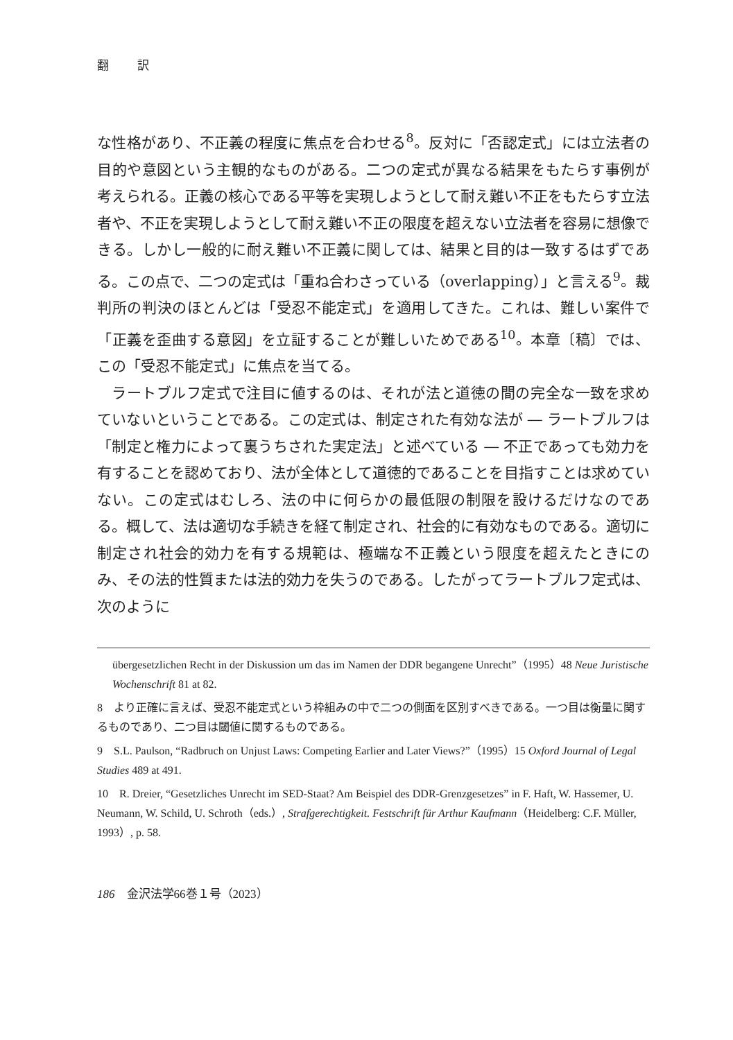翻 訳
な性格があり、不正義の程度に焦点を合わせる<sup>8</sup>。反対に「否認定式」には立法者の目的や意図という主観的なものがある。二つの定式が異なる結果をもたらす事例が考えられる。正義の核心である平等を実現しようとして耐え難い不正をもたらす立法者や、不正を実現しようとして耐え難い不正の限度を超えない立法者を容易に想像できる。しかし一般的に耐え難い不正義に関しては、結果と目的は一致するはずである。この点で、二つの定式は「重ね合わさっている（overlapping）」と言える<sup>9</sup>。裁判所の判決のほとんどは「受忍不能定式」を適用してきた。これは、難しい案件で「正義を歪曲する意図」を立証することが難しいためである<sup>10</sup>。本章〔稿〕では、この「受忍不能定式」に焦点を当てる。
ラートブルフ定式で注目に値するのは、それが法と道徳の間の完全な一致を求めていないということである。この定式は、制定された有効な法が ― ラートブルフは「制定と権力によって裏うちされた実定法」と述べている ― 不正であっても効力を有することを認めており、法が全体として道徳的であることを目指すことは求めていない。この定式はむしろ、法の中に何らかの最低限の制限を設けるだけなのである。概して、法は適切な手続きを経て制定され、社会的に有効なものである。適切に制定され社会的効力を有する規範は、極端な不正義という限度を超えたときにのみ、その法的性質または法的効力を失うのである。したがってラートブルフ定式は、次のように
übergesetzlichen Recht in der Diskussion um das im Namen der DDR begangene Unrecht”（1995）48 Neue Juristische Wochenschrift 81 at 82.
8　より正確に言えば、受忍不能定式という枠組みの中で二つの側面を区別すべきである。一つ目は衡量に関するものであり、二つ目は閾値に関するものである。
9　S.L. Paulson, “Radbruch on Unjust Laws: Competing Earlier and Later Views?”（1995）15 Oxford Journal of Legal Studies 489 at 491.
10　R. Dreier, “Gesetzliches Unrecht im SED-Staat? Am Beispiel des DDR-Grenzgesetzes” in F. Haft, W. Hassemer, U. Neumann, W. Schild, U. Schroth（eds.）, Strafgerechtigkeit. Festschrift für Arthur Kaufmann（Heidelberg: C.F. Müller, 1993）, p. 58.
186　金沢法学66巻１号（2023）